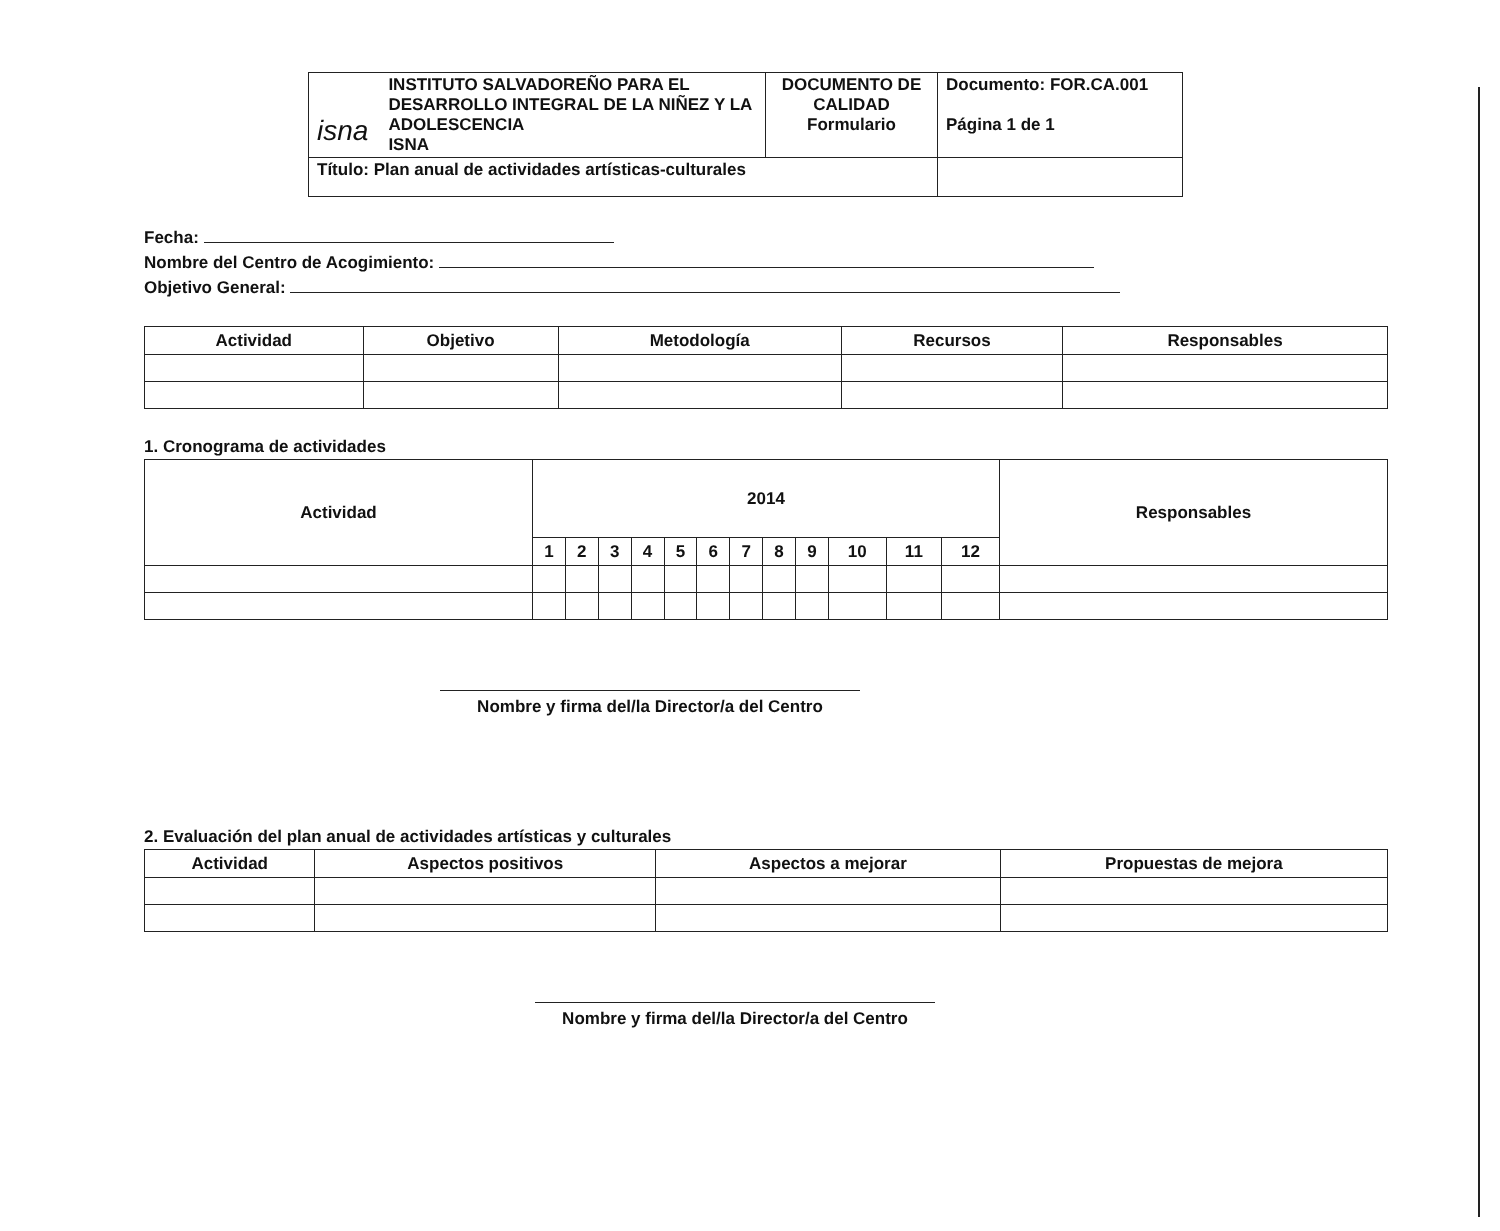| isna INSTITUTO SALVADOREÑO PARA EL DESARROLLO INTEGRAL DE LA NIÑEZ Y LA ADOLESCENCIA ISNA | DOCUMENTO DE CALIDAD Formulario | Documento: FOR.CA.001 Página 1 de 1 |
| Título: Plan anual de actividades artísticas-culturales | | |
Fecha:
Nombre del Centro de Acogimiento:
Objetivo General:
| Actividad | Objetivo | Metodología | Recursos | Responsables |
| --- | --- | --- | --- | --- |
1. Cronograma de actividades
| Actividad | 2014 | | | | | | | | | | | | Responsables |
| --- | --- | --- | --- | --- | --- | --- | --- | --- | --- | --- | --- | --- | --- |
| | 1 | 2 | 3 | 4 | 5 | 6 | 7 | 8 | 9 | 10 | 11 | 12 | |
Nombre y firma del/la Director/a del Centro
2. Evaluación del plan anual de actividades artísticas y culturales
| Actividad | Aspectos positivos | Aspectos a mejorar | Propuestas de mejora |
| --- | --- | --- | --- |
Nombre y firma del/la Director/a del Centro